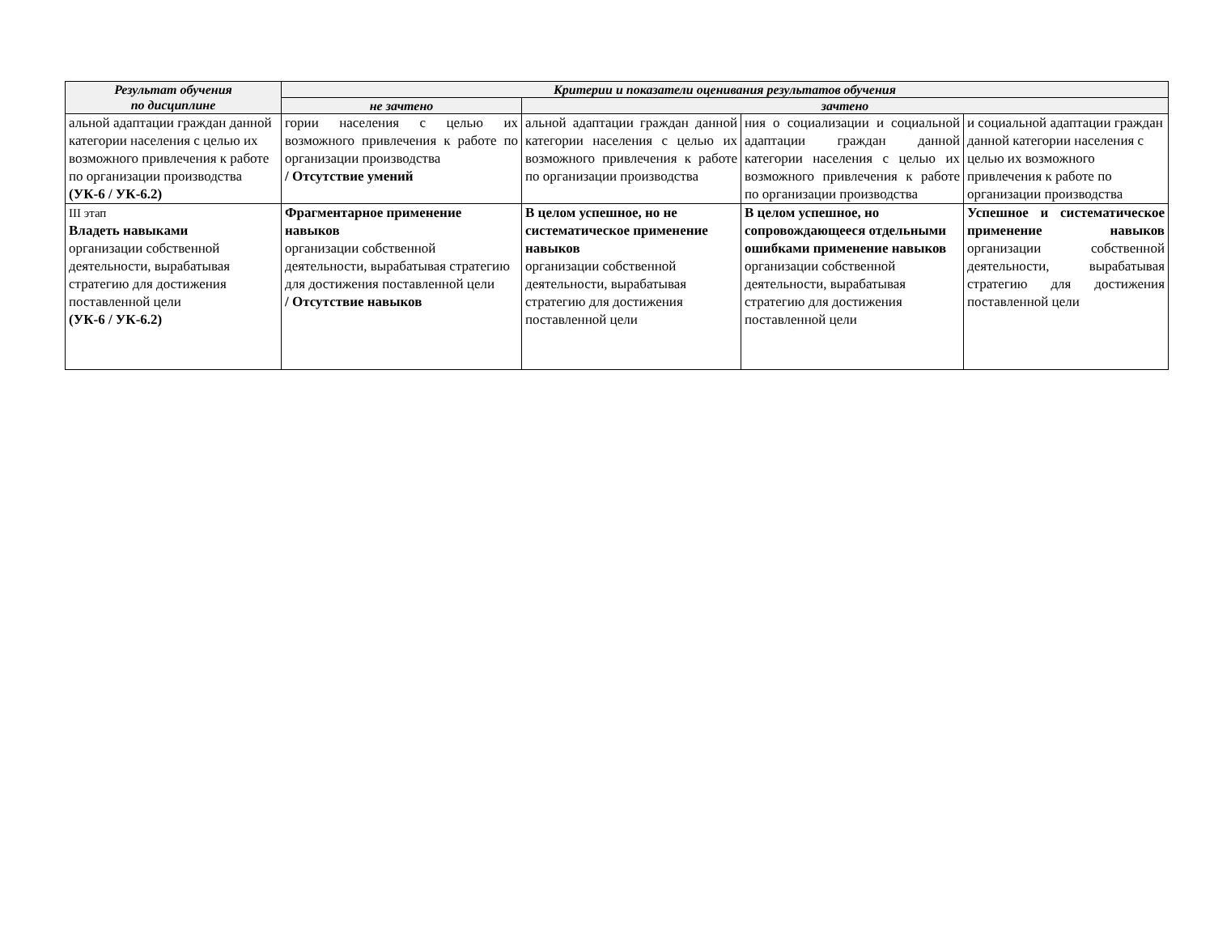| Результат обучения по дисциплине | Критерии и показатели оценивания результатов обучения | | | |
| --- | --- | --- | --- | --- |
| | не зачтено | зачтено | | |
| альной адаптации граждан данной категории населения с целью их возможного привлечения к работе по организации производства (УК-6 / УК-6.2) | гории населения с целью их возможного привлечения к работе по организации производства / Отсутствие умений | альной адаптации граждан данной категории населения с целью их возможного привлечения к работе по организации производства | ния о социализации и социальной адаптации граждан данной категории населения с целью их возможного привлечения к работе по организации производства | и социальной адаптации граждан данной категории населения с целью их возможного привлечения к работе по организации производства |
| III этап Владеть навыками организации собственной деятельности, вырабатывая стратегию для достижения поставленной цели (УК-6 / УК-6.2) | Фрагментарное применение навыков организации собственной деятельности, вырабатывая стратегию для достижения поставленной цели / Отсутствие навыков | В целом успешное, но не систематическое применение навыков организации собственной деятельности, вырабатывая стратегию для достижения поставленной цели | В целом успешное, но сопровождающееся отдельными ошибками применение навыков организации собственной деятельности, вырабатывая стратегию для достижения поставленной цели | Успешное и систематическое применение навыков организации собственной деятельности, вырабатывая стратегию для достижения поставленной цели |